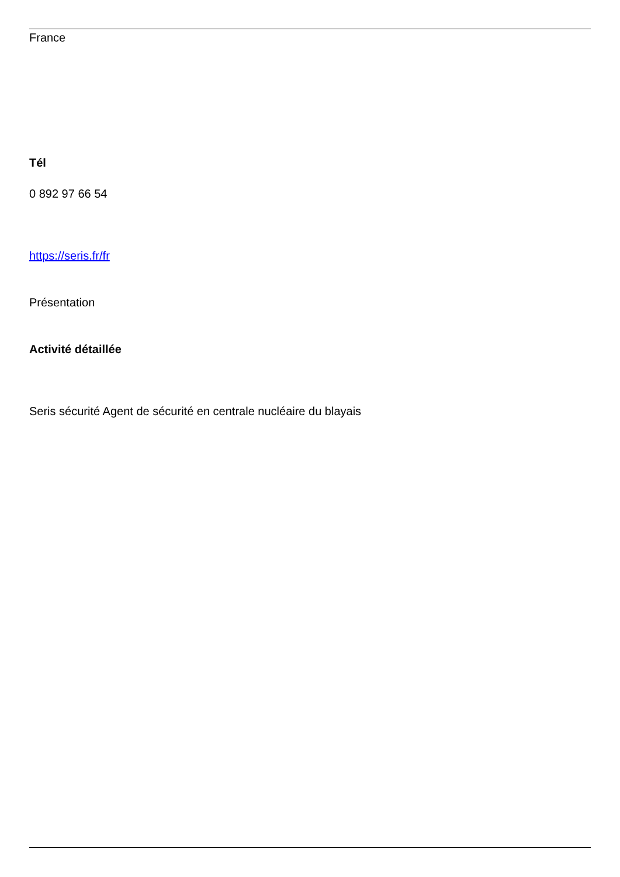France
Tél
0 892 97 66 54
https://seris.fr/fr
Présentation
Activité détaillée
Seris sécurité Agent de sécurité en centrale nucléaire du blayais